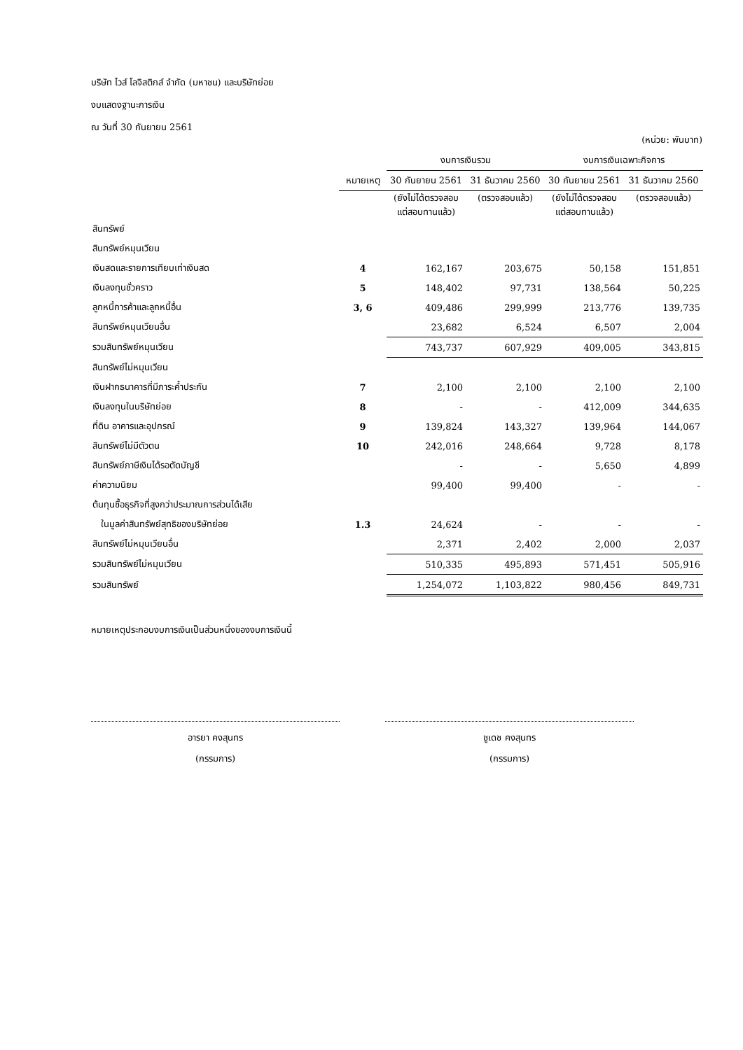บริษัท ไวส์ โลจิสติกส์ จำกัด (มหาชน) และบริษัทย่อย
งบแสดงฐานะการเงิน
ณ วันที่ 30 กันยายน 2561
(หน่วย: พันบาท)
| | | งบการเงินรวม | | งบการเงินเฉพาะกิจการ | |
| --- | --- | --- | --- | --- | --- |
| | หมายเหตุ | 30 กันยายน 2561 | 31 ธันวาคม 2560 | 30 กันยายน 2561 | 31 ธันวาคม 2560 |
| | | (ยังไม่ได้ตรวจสอบ แต่สอบทานแล้ว) | (ตรวจสอบแล้ว) | (ยังไม่ได้ตรวจสอบ แต่สอบทานแล้ว) | (ตรวจสอบแล้ว) |
| สินทรัพย์ | | | | | |
| สินทรัพย์หมุนเวียน | | | | | |
| เงินสดและรายการเทียบเท่าเงินสด | 4 | 162,167 | 203,675 | 50,158 | 151,851 |
| เงินลงทุนชั่วคราว | 5 | 148,402 | 97,731 | 138,564 | 50,225 |
| ลูกหนี้การค้าและลูกหนี้อื่น | 3, 6 | 409,486 | 299,999 | 213,776 | 139,735 |
| สินทรัพย์หมุนเวียนอื่น | | 23,682 | 6,524 | 6,507 | 2,004 |
| รวมสินทรัพย์หมุนเวียน | | 743,737 | 607,929 | 409,005 | 343,815 |
| สินทรัพย์ไม่หมุนเวียน | | | | | |
| เงินฝากธนาคารที่มีภาระค้ำประกัน | 7 | 2,100 | 2,100 | 2,100 | 2,100 |
| เงินลงทุนในบริษัทย่อย | 8 | - | - | 412,009 | 344,635 |
| ที่ดิน อาคารและอุปกรณ์ | 9 | 139,824 | 143,327 | 139,964 | 144,067 |
| สินทรัพย์ไม่มีตัวตน | 10 | 242,016 | 248,664 | 9,728 | 8,178 |
| สินทรัพย์ภาษีเงินได้รอตัดบัญชี | | - | - | 5,650 | 4,899 |
| ค่าความนิยม | | 99,400 | 99,400 | - | - |
| ต้นทุนซื้อธุรกิจที่สูงกว่าประมาณการส่วนได้เสีย | | | | | |
| ในมูลค่าสินทรัพย์สุทธิของบริษัทย่อย | 1.3 | 24,624 | - | - | - |
| สินทรัพย์ไม่หมุนเวียนอื่น | | 2,371 | 2,402 | 2,000 | 2,037 |
| รวมสินทรัพย์ไม่หมุนเวียน | | 510,335 | 495,893 | 571,451 | 505,916 |
| รวมสินทรัพย์ | | 1,254,072 | 1,103,822 | 980,456 | 849,731 |
หมายเหตุประกอบงบการเงินเป็นส่วนหนึ่งของงบการเงินนี้
อารยา คงสุนทร
(กรรมการ)
ชูเดช คงสุนทร
(กรรมการ)